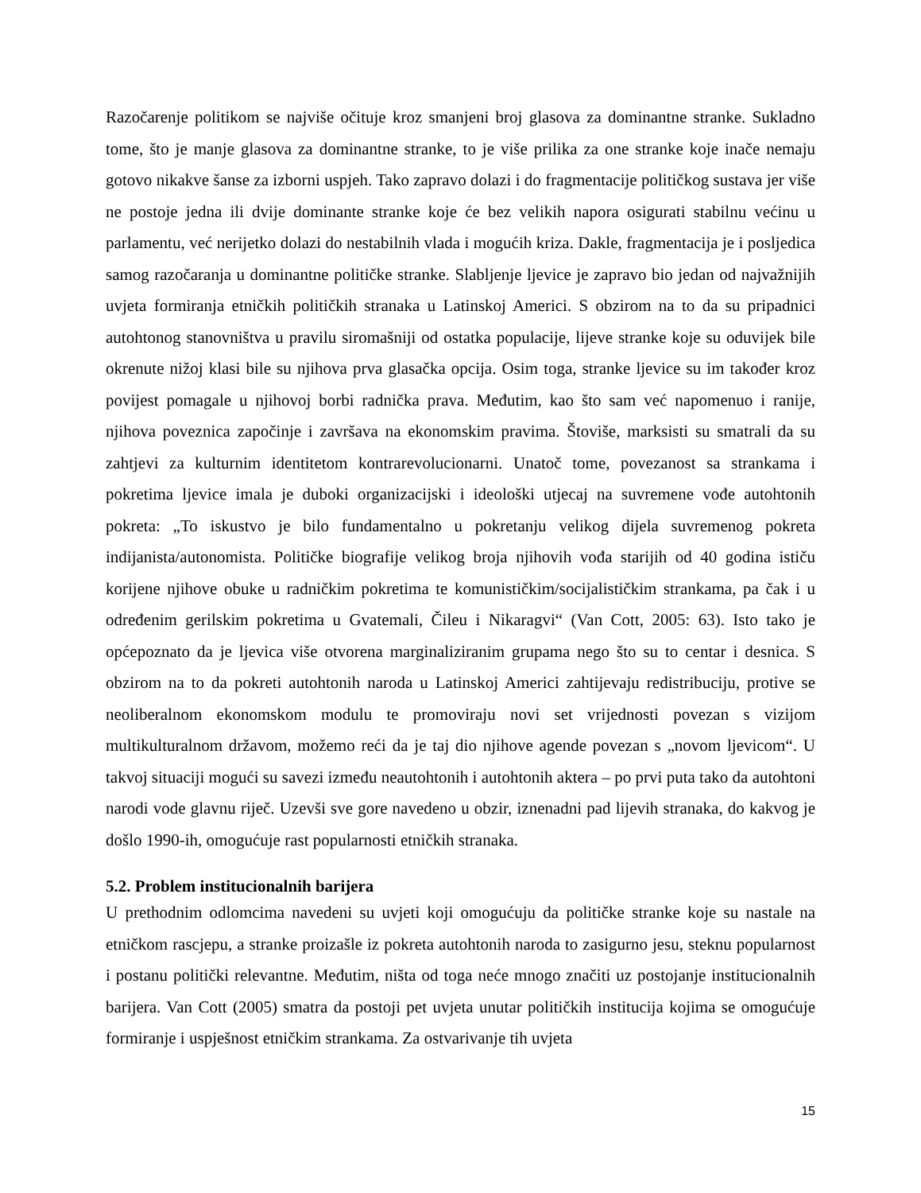Razočarenje politikom se najviše očituje kroz smanjeni broj glasova za dominantne stranke. Sukladno tome, što je manje glasova za dominantne stranke, to je više prilika za one stranke koje inače nemaju gotovo nikakve šanse za izborni uspjeh. Tako zapravo dolazi i do fragmentacije političkog sustava jer više ne postoje jedna ili dvije dominante stranke koje će bez velikih napora osigurati stabilnu većinu u parlamentu, već nerijetko dolazi do nestabilnih vlada i mogućih kriza. Dakle, fragmentacija je i posljedica samog razočaranja u dominantne političke stranke. Slabljenje ljevice je zapravo bio jedan od najvažnijih uvjeta formiranja etničkih političkih stranaka u Latinskoj Americi. S obzirom na to da su pripadnici autohtonog stanovništva u pravilu siromašniji od ostatka populacije, lijeve stranke koje su oduvijek bile okrenute nižoj klasi bile su njihova prva glasačka opcija. Osim toga, stranke ljevice su im također kroz povijest pomagale u njihovoj borbi radnička prava. Međutim, kao što sam već napomenuo i ranije, njihova poveznica započinje i završava na ekonomskim pravima. Štoviše, marksisti su smatrali da su zahtjevi za kulturnim identitetom kontrarevolucionarni. Unatoč tome, povezanost sa strankama i pokretima ljevice imala je duboki organizacijski i ideološki utjecaj na suvremene vođe autohtonih pokreta: „To iskustvo je bilo fundamentalno u pokretanju velikog dijela suvremenog pokreta indijanista/autonomista. Političke biografije velikog broja njihovih vođa starijih od 40 godina ističu korijene njihove obuke u radničkim pokretima te komunističkim/socijalističkim strankama, pa čak i u određenim gerilskim pokretima u Gvatemali, Čileu i Nikaragvi“ (Van Cott, 2005: 63). Isto tako je općepoznato da je ljevica više otvorena marginaliziranim grupama nego što su to centar i desnica. S obzirom na to da pokreti autohtonih naroda u Latinskoj Americi zahtijevaju redistribuciju, protive se neoliberalnom ekonomskom modulu te promoviraju novi set vrijednosti povezan s vizijom multikulturalnom državom, možemo reći da je taj dio njihove agende povezan s „novom ljevicom“. U takvoj situaciji mogući su savezi između neautohtonih i autohtonih aktera – po prvi puta tako da autohtoni narodi vode glavnu riječ. Uzevši sve gore navedeno u obzir, iznenadni pad lijevih stranaka, do kakvog je došlo 1990-ih, omogućuje rast popularnosti etničkih stranaka.
5.2. Problem institucionalnih barijera
U prethodnim odlomcima navedeni su uvjeti koji omogućuju da političke stranke koje su nastale na etničkom rascjepu, a stranke proizašle iz pokreta autohtonih naroda to zasigurno jesu, steknu popularnost i postanu politički relevantne. Međutim, ništa od toga neće mnogo značiti uz postojanje institucionalnih barijera. Van Cott (2005) smatra da postoji pet uvjeta unutar političkih institucija kojima se omogućuje formiranje i uspješnost etničkim strankama. Za ostvarivanje tih uvjeta
15